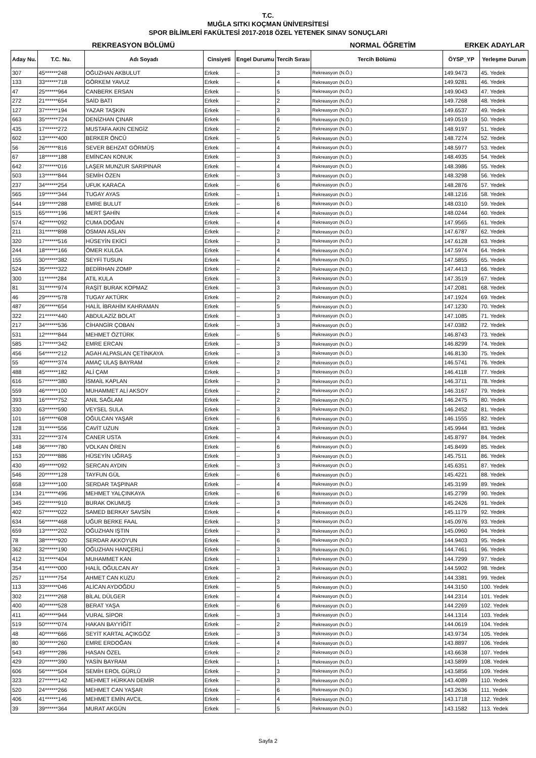T.C.
MUĞLA SITKI KOÇMAN ÜNİVERSİTESİ
SPOR BİLİMLERİ FAKÜLTESİ 2017-2018 ÖZEL YETENEK SINAV SONUÇLARI
REKREASYON BÖLÜMÜ NORMAL ÖĞRETİM ERKEK ADAYLAR
| Aday Nu. | T.C. Nu. | Adı Soyadı | Cinsiyeti | Engel Durumu | Tercih Sırası | Tercih Bölümü | ÖYSP_YP | Yerleşme Durum |
| --- | --- | --- | --- | --- | --- | --- | --- | --- |
| 307 | 45******248 | OĞUZHAN AKBULUT | Erkek | -- | 3 | Rekreasyon (N.Ö.) | 149.9473 | 45. Yedek |
| 133 | 33******718 | GÖRKEM YAVUZ | Erkek | -- | 4 | Rekreasyon (N.Ö.) | 149.9281 | 46. Yedek |
| 47 | 25******964 | CANBERK ERSAN | Erkek | -- | 5 | Rekreasyon (N.Ö.) | 149.9043 | 47. Yedek |
| 272 | 21******654 | SAİD BATI | Erkek | -- | 2 | Rekreasyon (N.Ö.) | 149.7268 | 48. Yedek |
| 127 | 37******194 | YAZAR TAŞKIN | Erkek | -- | 3 | Rekreasyon (N.Ö.) | 149.6537 | 49. Yedek |
| 663 | 35******724 | DENİZHAN ÇINAR | Erkek | -- | 6 | Rekreasyon (N.Ö.) | 149.0519 | 50. Yedek |
| 435 | 17******272 | MUSTAFA AKIN CENGİZ | Erkek | -- | 2 | Rekreasyon (N.Ö.) | 148.9197 | 51. Yedek |
| 602 | 13******400 | BERKER ÖNCÜ | Erkek | -- | 5 | Rekreasyon (N.Ö.) | 148.7274 | 52. Yedek |
| 56 | 26******816 | SEVER BEHZAT GÖRMÜŞ | Erkek | -- | 4 | Rekreasyon (N.Ö.) | 148.5977 | 53. Yedek |
| 67 | 18******188 | EMİNCAN KONUK | Erkek | -- | 3 | Rekreasyon (N.Ö.) | 148.4935 | 54. Yedek |
| 642 | 37******016 | LAŞER MUNZUR SARIPINAR | Erkek | -- | 4 | Rekreasyon (N.Ö.) | 148.3986 | 55. Yedek |
| 503 | 13******844 | SEMİH ÖZEN | Erkek | -- | 3 | Rekreasyon (N.Ö.) | 148.3298 | 56. Yedek |
| 237 | 34******254 | UFUK KARACA | Erkek | -- | 6 | Rekreasyon (N.Ö.) | 148.2876 | 57. Yedek |
| 565 | 19******344 | TUGAY AYAS | Erkek | -- | 1 | Rekreasyon (N.Ö.) | 148.1216 | 58. Yedek |
| 544 | 19******288 | EMRE BULUT | Erkek | -- | 6 | Rekreasyon (N.Ö.) | 148.0310 | 59. Yedek |
| 515 | 65******196 | MERT ŞAHİN | Erkek | -- | 4 | Rekreasyon (N.Ö.) | 148.0244 | 60. Yedek |
| 574 | 42******092 | CUMA DOĞAN | Erkek | -- | 4 | Rekreasyon (N.Ö.) | 147.9565 | 61. Yedek |
| 211 | 31******898 | OSMAN ASLAN | Erkek | -- | 2 | Rekreasyon (N.Ö.) | 147.6787 | 62. Yedek |
| 320 | 17******516 | HÜSEYİN EKİCİ | Erkek | -- | 3 | Rekreasyon (N.Ö.) | 147.6128 | 63. Yedek |
| 244 | 18******166 | ÖMER KULGA | Erkek | -- | 4 | Rekreasyon (N.Ö.) | 147.5974 | 64. Yedek |
| 155 | 30******382 | SEYFİ TUSUN | Erkek | -- | 4 | Rekreasyon (N.Ö.) | 147.5855 | 65. Yedek |
| 524 | 35******322 | BEDİRHAN ZOMP | Erkek | -- | 2 | Rekreasyon (N.Ö.) | 147.4413 | 66. Yedek |
| 300 | 11******284 | ATIL KULA | Erkek | -- | 3 | Rekreasyon (N.Ö.) | 147.3519 | 67. Yedek |
| 81 | 31******974 | RAŞİT BURAK KOPMAZ | Erkek | -- | 3 | Rekreasyon (N.Ö.) | 147.2081 | 68. Yedek |
| 46 | 29******578 | TUGAY AKTÜRK | Erkek | -- | 2 | Rekreasyon (N.Ö.) | 147.1924 | 69. Yedek |
| 487 | 26******654 | HALİL İBRAHİM KAHRAMAN | Erkek | -- | 5 | Rekreasyon (N.Ö.) | 147.1230 | 70. Yedek |
| 322 | 21******440 | ABDULAZİZ BOLAT | Erkek | -- | 3 | Rekreasyon (N.Ö.) | 147.1085 | 71. Yedek |
| 217 | 34******536 | CİHANGİR ÇOBAN | Erkek | -- | 3 | Rekreasyon (N.Ö.) | 147.0382 | 72. Yedek |
| 531 | 12******844 | MEHMET ÖZTÜRK | Erkek | -- | 5 | Rekreasyon (N.Ö.) | 146.8743 | 73. Yedek |
| 585 | 17******342 | EMRE ERCAN | Erkek | -- | 3 | Rekreasyon (N.Ö.) | 146.8299 | 74. Yedek |
| 456 | 54******212 | AGAH ALPASLAN ÇETİNKAYA | Erkek | -- | 3 | Rekreasyon (N.Ö.) | 146.8130 | 75. Yedek |
| 55 | 40******374 | AMAÇ ULAŞ BAYRAM | Erkek | -- | 2 | Rekreasyon (N.Ö.) | 146.5741 | 76. Yedek |
| 488 | 45******182 | ALİ ÇAM | Erkek | -- | 3 | Rekreasyon (N.Ö.) | 146.4118 | 77. Yedek |
| 616 | 57******380 | İSMAİL KAPLAN | Erkek | -- | 3 | Rekreasyon (N.Ö.) | 146.3711 | 78. Yedek |
| 559 | 46******100 | MUHAMMET ALİ AKSOY | Erkek | -- | 2 | Rekreasyon (N.Ö.) | 146.3167 | 79. Yedek |
| 393 | 16******752 | ANIL SAĞLAM | Erkek | -- | 2 | Rekreasyon (N.Ö.) | 146.2475 | 80. Yedek |
| 330 | 63******590 | VEYSEL SULA | Erkek | -- | 3 | Rekreasyon (N.Ö.) | 146.2452 | 81. Yedek |
| 101 | 16******608 | OĞULCAN YAŞAR | Erkek | -- | 6 | Rekreasyon (N.Ö.) | 146.1555 | 82. Yedek |
| 128 | 31******556 | CAVİT UZUN | Erkek | -- | 3 | Rekreasyon (N.Ö.) | 145.9944 | 83. Yedek |
| 331 | 22******374 | CANER USTA | Erkek | -- | 4 | Rekreasyon (N.Ö.) | 145.8797 | 84. Yedek |
| 148 | 36******780 | VOLKAN ÖREN | Erkek | -- | 6 | Rekreasyon (N.Ö.) | 145.8499 | 85. Yedek |
| 153 | 20******886 | HÜSEYİN UĞRAŞ | Erkek | -- | 3 | Rekreasyon (N.Ö.) | 145.7511 | 86. Yedek |
| 430 | 49******092 | SERCAN AYDIN | Erkek | -- | 3 | Rekreasyon (N.Ö.) | 145.6351 | 87. Yedek |
| 546 | 20******128 | TAYFUN GÜL | Erkek | -- | 6 | Rekreasyon (N.Ö.) | 145.4221 | 88. Yedek |
| 658 | 13******100 | SERDAR TAŞPINAR | Erkek | -- | 4 | Rekreasyon (N.Ö.) | 145.3199 | 89. Yedek |
| 134 | 21******496 | MEHMET YALÇINKAYA | Erkek | -- | 6 | Rekreasyon (N.Ö.) | 145.2799 | 90. Yedek |
| 345 | 22******910 | BURAK OKUMUŞ | Erkek | -- | 3 | Rekreasyon (N.Ö.) | 145.2426 | 91. Yedek |
| 402 | 57******022 | SAMED BERKAY SAVSİN | Erkek | -- | 4 | Rekreasyon (N.Ö.) | 145.1179 | 92. Yedek |
| 634 | 56******468 | UĞUR BERKE FAAL | Erkek | -- | 3 | Rekreasyon (N.Ö.) | 145.0976 | 93. Yedek |
| 659 | 13******202 | OĞUZHAN IŞTIN | Erkek | -- | 3 | Rekreasyon (N.Ö.) | 145.0960 | 94. Yedek |
| 78 | 38******920 | SERDAR AKKOYUN | Erkek | -- | 6 | Rekreasyon (N.Ö.) | 144.9403 | 95. Yedek |
| 362 | 32******190 | OĞUZHAN HANÇERLİ | Erkek | -- | 3 | Rekreasyon (N.Ö.) | 144.7461 | 96. Yedek |
| 412 | 31******404 | MUHAMMET KAN | Erkek | -- | 1 | Rekreasyon (N.Ö.) | 144.7299 | 97. Yedek |
| 354 | 41******000 | HALİL OĞULCAN AY | Erkek | -- | 3 | Rekreasyon (N.Ö.) | 144.5902 | 98. Yedek |
| 257 | 11******754 | AHMET CAN KUZU | Erkek | -- | 2 | Rekreasyon (N.Ö.) | 144.3381 | 99. Yedek |
| 113 | 33******046 | ALİCAN AYDOĞDU | Erkek | -- | 5 | Rekreasyon (N.Ö.) | 144.3150 | 100. Yedek |
| 302 | 21******268 | BİLAL DÜLGER | Erkek | -- | 4 | Rekreasyon (N.Ö.) | 144.2314 | 101. Yedek |
| 400 | 40******528 | BERAT YAŞA | Erkek | -- | 6 | Rekreasyon (N.Ö.) | 144.2269 | 102. Yedek |
| 411 | 40******944 | VURAL SİPOR | Erkek | -- | 3 | Rekreasyon (N.Ö.) | 144.1314 | 103. Yedek |
| 519 | 50******074 | HAKAN BAYYİĞİT | Erkek | -- | 2 | Rekreasyon (N.Ö.) | 144.0619 | 104. Yedek |
| 48 | 40******666 | SEYİT KARTAL AÇIKGÖZ | Erkek | -- | 3 | Rekreasyon (N.Ö.) | 143.9734 | 105. Yedek |
| 80 | 30******260 | EMRE ERDOĞAN | Erkek | -- | 4 | Rekreasyon (N.Ö.) | 143.8897 | 106. Yedek |
| 543 | 49******286 | HASAN ÖZEL | Erkek | -- | 2 | Rekreasyon (N.Ö.) | 143.6638 | 107. Yedek |
| 429 | 20******390 | YASİN BAYRAM | Erkek | -- | 1 | Rekreasyon (N.Ö.) | 143.5899 | 108. Yedek |
| 606 | 56******504 | SEMİH EROL GÜRLÜ | Erkek | -- | 3 | Rekreasyon (N.Ö.) | 143.5856 | 109. Yedek |
| 323 | 27******142 | MEHMET HÜRKAN DEMİR | Erkek | -- | 3 | Rekreasyon (N.Ö.) | 143.4089 | 110. Yedek |
| 520 | 24******266 | MEHMET CAN YAŞAR | Erkek | -- | 6 | Rekreasyon (N.Ö.) | 143.2636 | 111. Yedek |
| 406 | 41******146 | MEHMET EMİN AVCIL | Erkek | -- | 4 | Rekreasyon (N.Ö.) | 143.1718 | 112. Yedek |
| 39 | 39******364 | MURAT AKGÜN | Erkek | -- | 5 | Rekreasyon (N.Ö.) | 143.1582 | 113. Yedek |
Sayfa 2